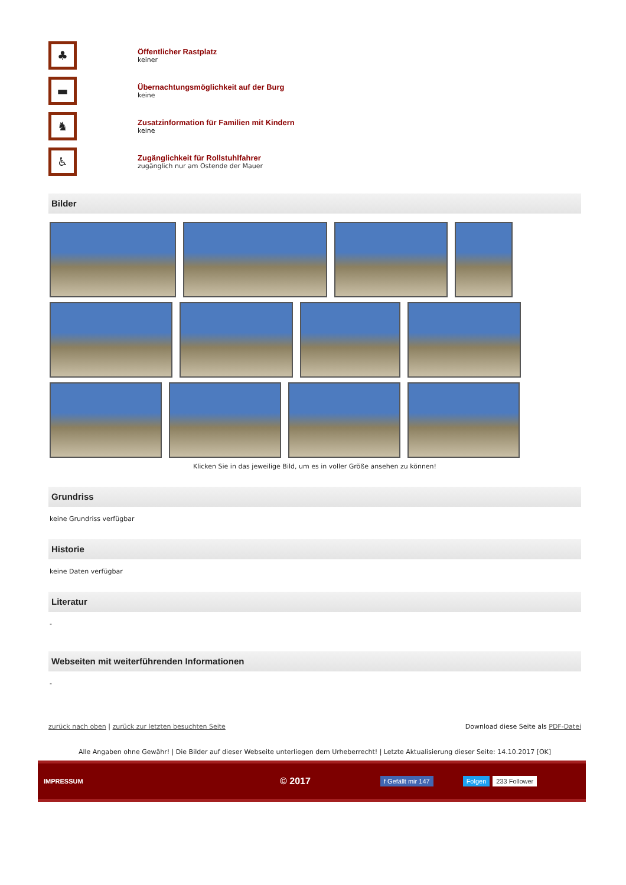♣
Öffentlicher Rastplatz
keiner
▬
Übernachtungsmöglichkeit auf der Burg
keine
♞
Zusatzinformation für Familien mit Kindern
keine
♿
Zugänglichkeit für Rollstuhlfahrer
zugänglich nur am Ostende der Mauer
Bilder
Klicken Sie in das jeweilige Bild, um es in voller Größe ansehen zu können!
Grundriss
keine Grundriss verfügbar
Historie
keine Daten verfügbar
Literatur
-
Webseiten mit weiterführenden Informationen
-
zurück nach oben | zurück zur letzten besuchten Seite Download diese Seite als PDF-Datei
Alle Angaben ohne Gewähr! | Die Bilder auf dieser Webseite unterliegen dem Urheberrecht! | Letzte Aktualisierung dieser Seite: 14.10.2017 [OK]
IMPRESSUM © 2017 f Gefällt mir 147 Folgen 233 Follower